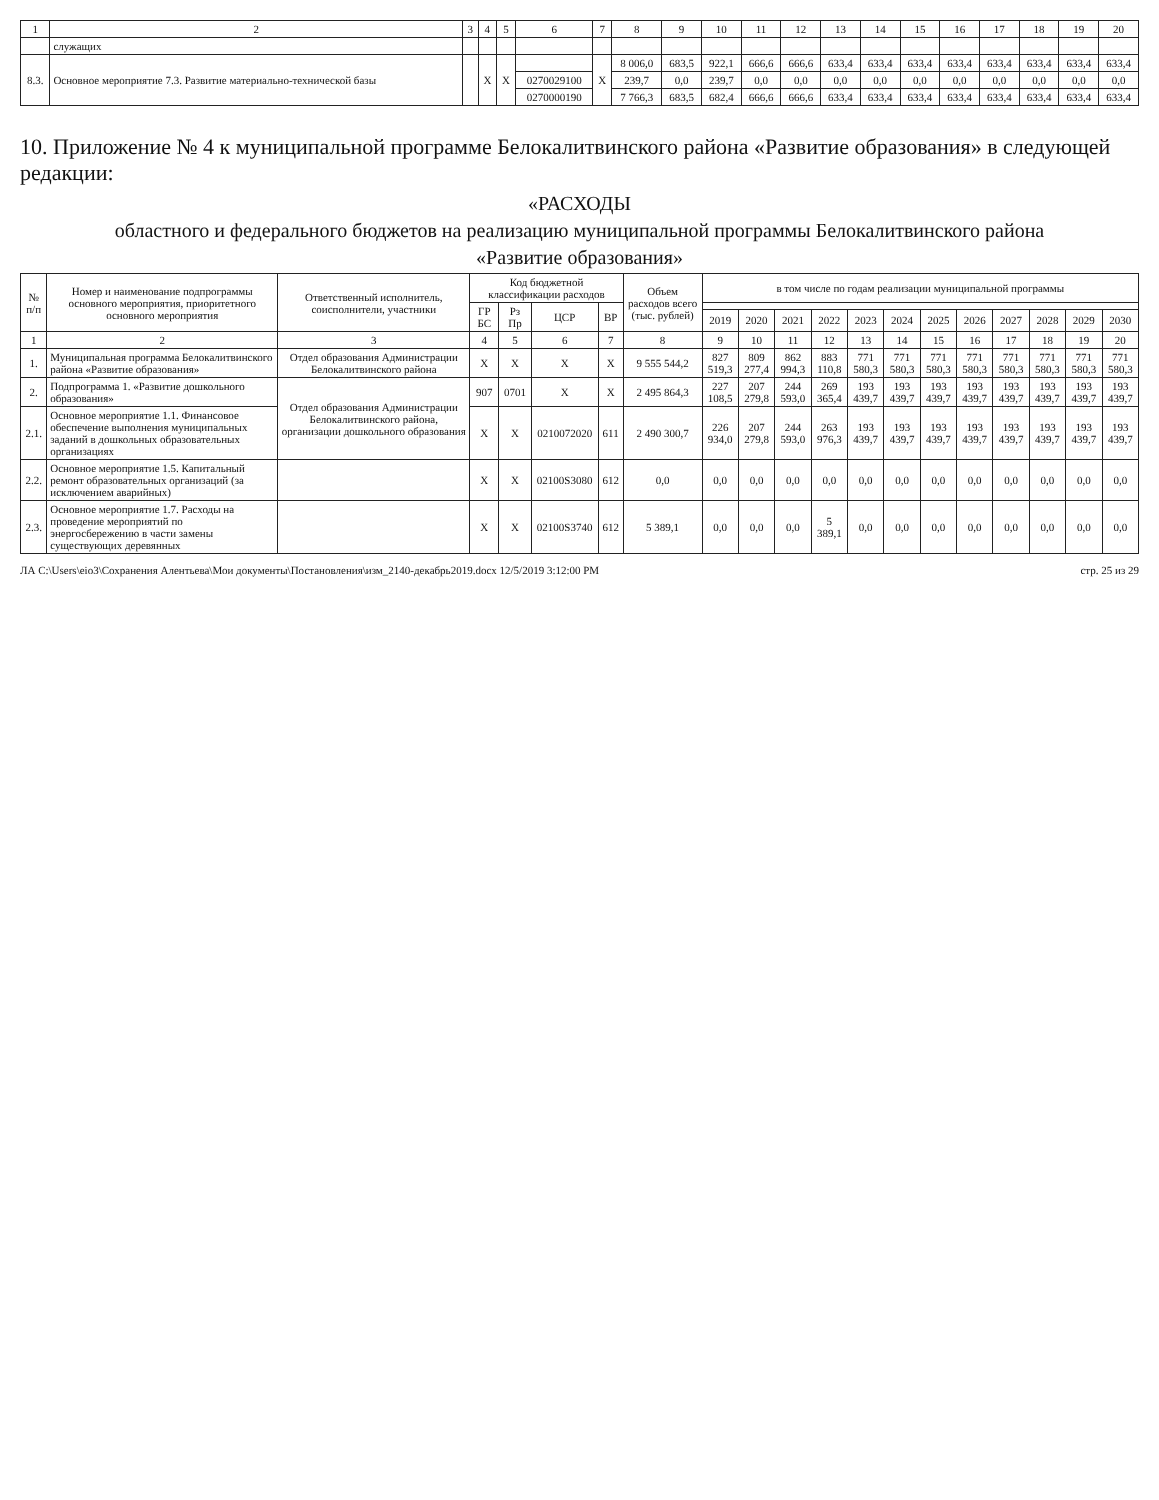| 1 | 2 | 3 | 4 | 5 | 6 | 7 | 8 | 9 | 10 | 11 | 12 | 13 | 14 | 15 | 16 | 17 | 18 | 19 | 20 |
| --- | --- | --- | --- | --- | --- | --- | --- | --- | --- | --- | --- | --- | --- | --- | --- | --- | --- | --- | --- |
| | служащих | | | | | | | | | | | | | | | | | | |
| 8.3. | Основное мероприятие 7.3. Развитие материально-технической базы | | Х | Х | | Х | 8 006,0 | 683,5 | 922,1 | 666,6 | 666,6 | 633,4 | 633,4 | 633,4 | 633,4 | 633,4 | 633,4 | 633,4 | 633,4 |
| | | | | | 0270029100 | | 239,7 | 0,0 | 239,7 | 0,0 | 0,0 | 0,0 | 0,0 | 0,0 | 0,0 | 0,0 | 0,0 | 0,0 | 0,0 |
| | | | | | 0270000190 | | 7 766,3 | 683,5 | 682,4 | 666,6 | 666,6 | 633,4 | 633,4 | 633,4 | 633,4 | 633,4 | 633,4 | 633,4 | 633,4 |
10. Приложение № 4 к муниципальной программе Белокалитвинского района «Развитие образования» в следующей редакции:
«РАСХОДЫ
областного и федерального бюджетов на реализацию муниципальной программы Белокалитвинского района
«Развитие образования»
| № п/п | Номер и наименование подпрограммы основного мероприятия, приоритетного основного мероприятия | Ответственный исполнитель, соисполнители, участники | Код бюджетной классификации расходов | | | | Объем расходов всего (тыс. рублей) | в том числе по годам реализации муниципальной программы | | | | | | | | | | | |
| --- | --- | --- | --- | --- | --- | --- | --- | --- | --- | --- | --- | --- | --- | --- | --- | --- | --- | --- | --- |
| | | | ГР БС | Рз Пр | ЦСР | ВР | | | | | | | | | | | | | |
| | | | | | | | | 2019 | 2020 | 2021 | 2022 | 2023 | 2024 | 2025 | 2026 | 2027 | 2028 | 2029 | 2030 |
| 1 | 2 | 3 | 4 | 5 | 6 | 7 | 8 | 9 | 10 | 11 | 12 | 13 | 14 | 15 | 16 | 17 | 18 | 19 | 20 |
| 1. | Муниципальная программа Белокалитвинского района «Развитие образования» | Отдел образования Администрации Белокалитвинского района | Х | Х | Х | Х | 9 555 544,2 | 827 519,3 | 809 277,4 | 862 994,3 | 883 110,8 | 771 580,3 | 771 580,3 | 771 580,3 | 771 580,3 | 771 580,3 | 771 580,3 | 771 580,3 | 771 580,3 |
| 2. | Подпрограмма 1. «Развитие дошкольного образования» | Отдел образования Администрации Белокалитвинского района, организации дошкольного образования | 907 | 0701 | Х | Х | 2 495 864,3 | 227 108,5 | 207 279,8 | 244 593,0 | 269 365,4 | 193 439,7 | 193 439,7 | 193 439,7 | 193 439,7 | 193 439,7 | 193 439,7 | 193 439,7 | 193 439,7 |
| 2.1. | Основное мероприятие 1.1. Финансовое обеспечение выполнения муниципальных заданий в дошкольных образовательных организациях | | Х | Х | 0210072020 | 611 | 2 490 300,7 | 226 934,0 | 207 279,8 | 244 593,0 | 263 976,3 | 193 439,7 | 193 439,7 | 193 439,7 | 193 439,7 | 193 439,7 | 193 439,7 | 193 439,7 | 193 439,7 |
| 2.2. | Основное мероприятие 1.5. Капитальный ремонт образовательных организаций (за исключением аварийных) | | Х | Х | 02100S3080 | 612 | 0,0 | 0,0 | 0,0 | 0,0 | 0,0 | 0,0 | 0,0 | 0,0 | 0,0 | 0,0 | 0,0 | 0,0 | 0,0 |
| 2.3. | Основное мероприятие 1.7. Расходы на проведение мероприятий по энергосбережению в части замены существующих деревянных | | Х | Х | 02100S3740 | 612 | 5 389,1 | 0,0 | 0,0 | 0,0 | 5 389,1 | 0,0 | 0,0 | 0,0 | 0,0 | 0,0 | 0,0 | 0,0 | 0,0 |
ЛА C:\Users\eio3\Сохранения Алентьева\Мои документы\Постановления\изм_2140-декабрь2019.docx 12/5/2019 3:12:00 PM стр. 25 из 29